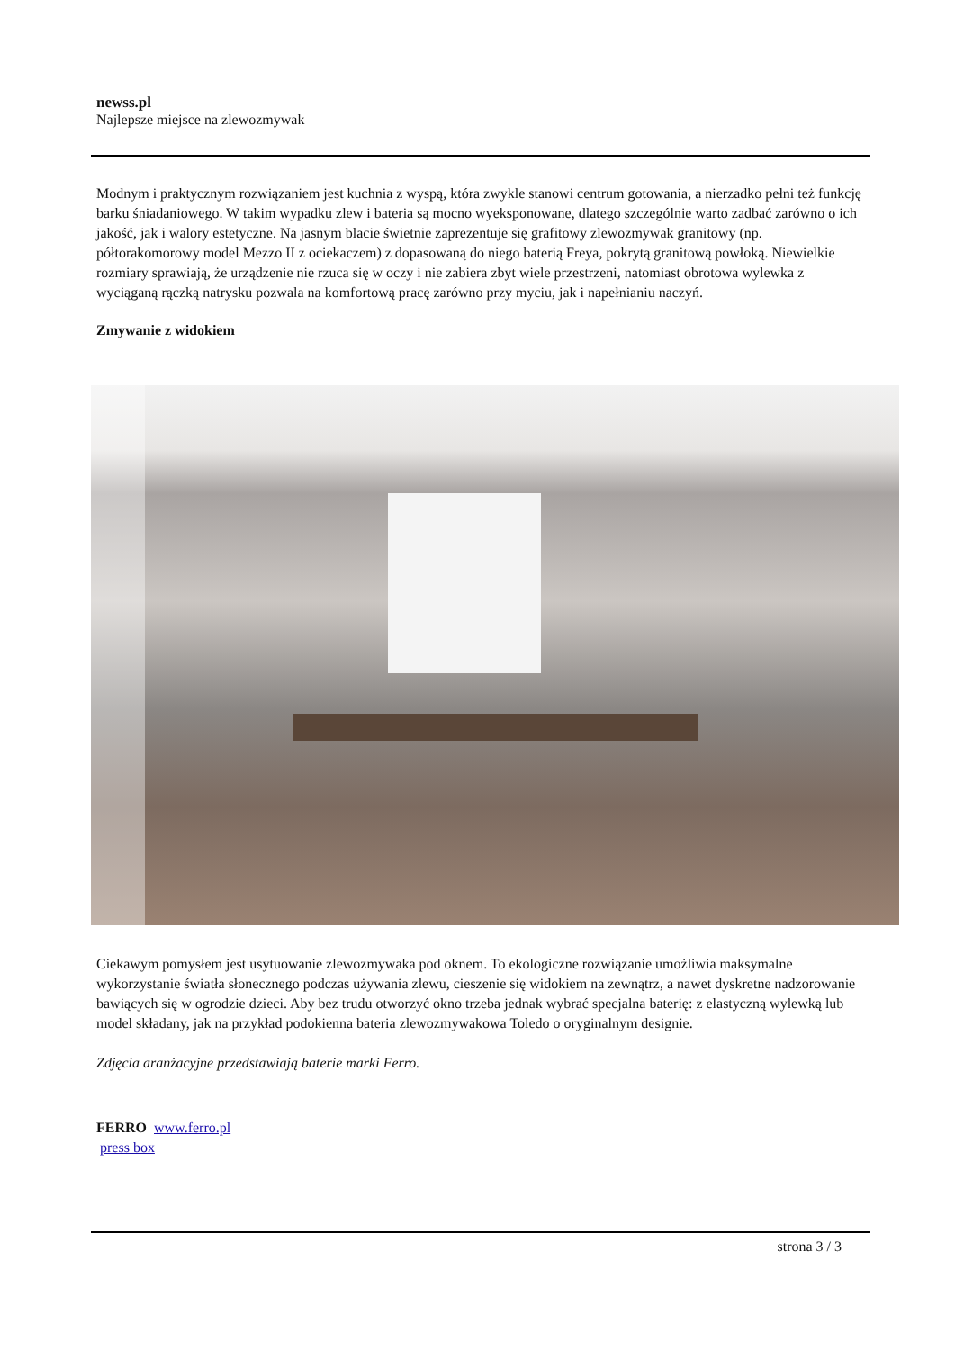newss.pl
Najlepsze miejsce na zlewozmywak
Modnym i praktycznym rozwiązaniem jest kuchnia z wyspą, która zwykle stanowi centrum gotowania, a nierzadko pełni też funkcję barku śniadaniowego. W takim wypadku zlew i bateria są mocno wyeksponowane, dlatego szczególnie warto zadbać zarówno o ich jakość, jak i walory estetyczne. Na jasnym blacie świetnie zaprezentuje się grafitowy zlewozmywak granitowy (np. półtorakomorowy model Mezzo II z ociekaczem) z dopasowaną do niego baterią Freya, pokrytą granitową powłoką. Niewielkie rozmiary sprawiają, że urządzenie nie rzuca się w oczy i nie zabiera zbyt wiele przestrzeni, natomiast obrotowa wylewka z wyciąganą rączką natrysku pozwala na komfortową pracę zarówno przy myciu, jak i napełnianiu naczyń.
Zmywanie z widokiem
Ciekawym pomysłem jest usytuowanie zlewozmywaka pod oknem. To ekologiczne rozwiązanie umożliwia maksymalne wykorzystanie światła słonecznego podczas używania zlewu, cieszenie się widokiem na zewnątrz, a nawet dyskretne nadzorowanie bawiących się w ogrodzie dzieci. Aby bez trudu otworzyć okno trzeba jednak wybrać specjalna baterię: z elastyczną wylewką lub model składany, jak na przykład podokienna bateria zlewozmywakowa Toledo o oryginalnym designie.
Zdjęcia aranżacyjne przedstawiają baterie marki Ferro.
FERRO www.ferro.pl
press box
strona 3 / 3